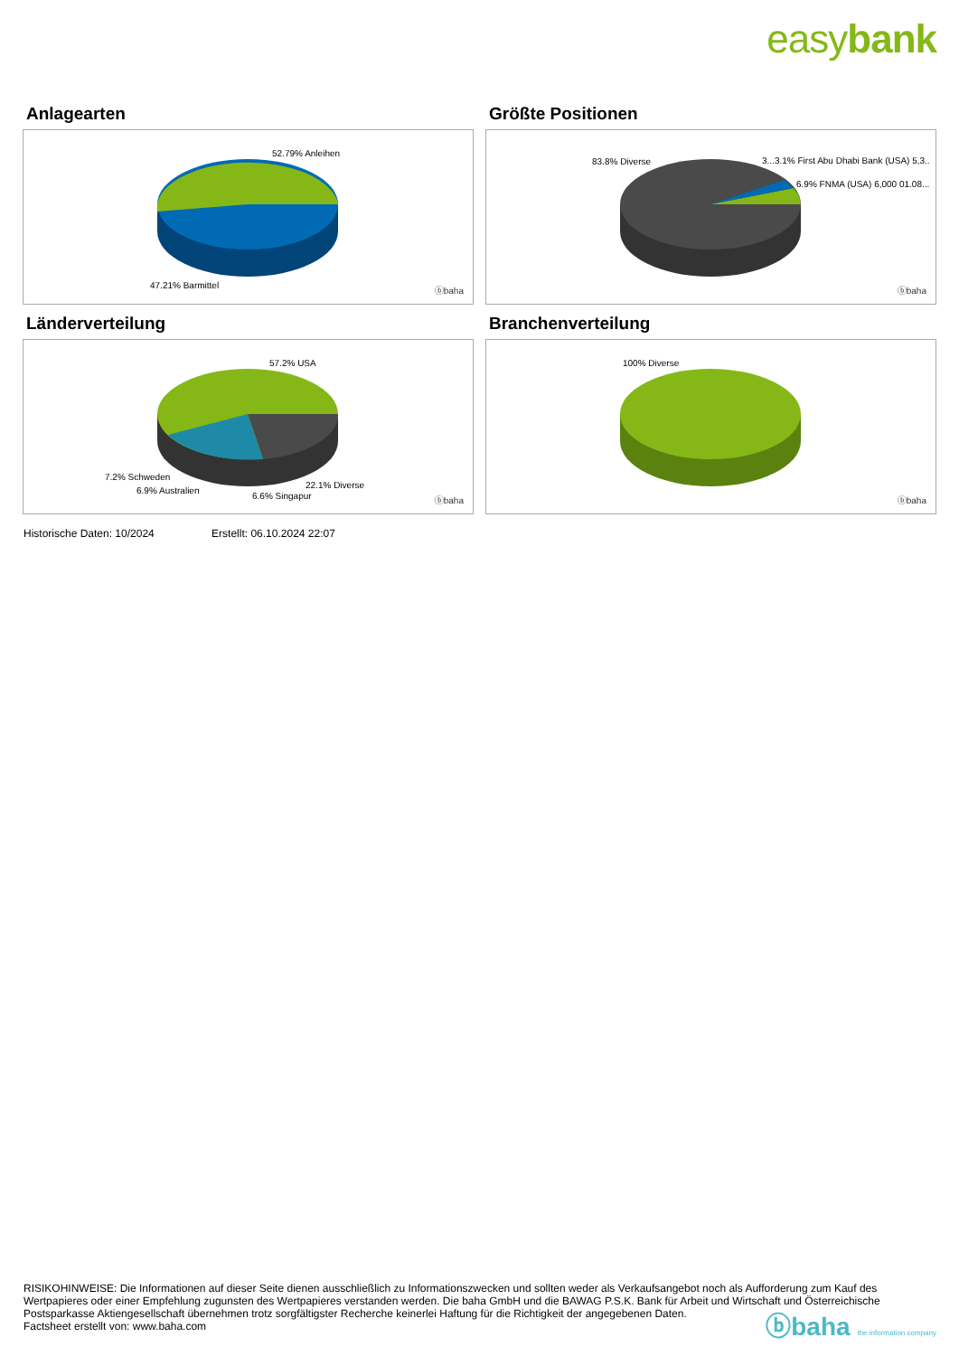easybank
Anlagearten
52.79% Anleihen
47.21% Barmittel
ⓑbaha
Größte Positionen
83.8% Diverse 3...3.1% First Abu Dhabi Bank (USA) 5,3..
6.9% FNMA (USA) 6,000 01.08...
ⓑbaha
Länderverteilung
57.2% USA
7.2% Schweden
6.9% Australien
6.6% Singapur
22.1% Diverse
ⓑbaha
Branchenverteilung
100% Diverse
ⓑbaha
Historische Daten: 10/2024 Erstellt: 06.10.2024 22:07
RISIKOHINWEISE: Die Informationen auf dieser Seite dienen ausschließlich zu Informationszwecken und sollten weder als Verkaufsangebot noch als Aufforderung zum Kauf des Wertpapieres oder einer Empfehlung zugunsten des Wertpapieres verstanden werden. Die baha GmbH und die BAWAG P.S.K. Bank für Arbeit und Wirtschaft und Österreichische Postsparkasse Aktiengesellschaft übernehmen trotz sorgfältigster Recherche keinerlei Haftung für die Richtigkeit der angegebenen Daten.
Factsheet erstellt von: www.baha.com
ⓑbaha the information company